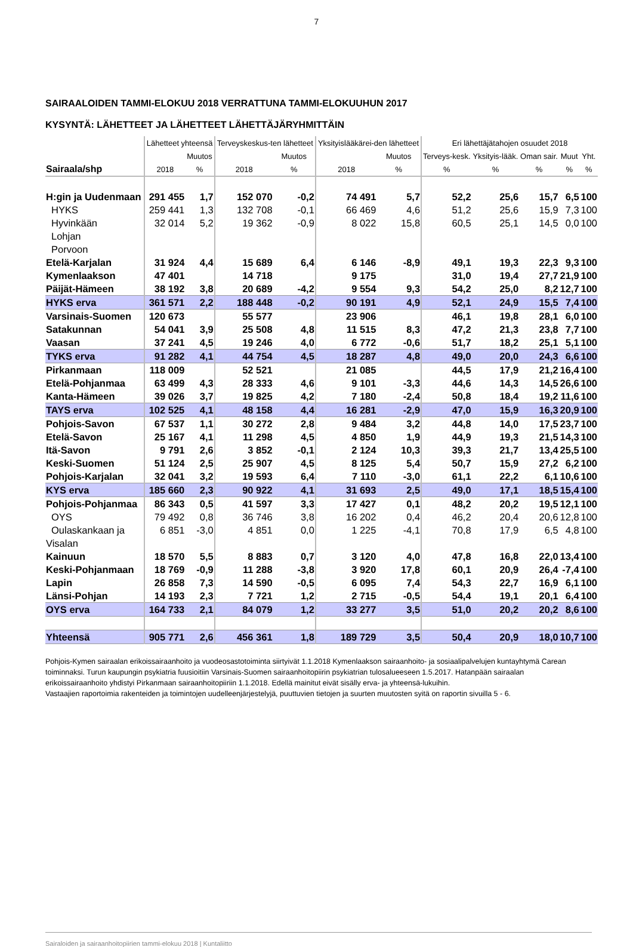7
SAIRAALOIDEN TAMMI-ELOKUU 2018 VERRATTUNA TAMMI-ELOKUUHUN 2017
KYSYNTÄ: LÄHETTEET JA LÄHETTEET LÄHETTÄJÄRYHMITTÄIN
| | Lähetteet yhteensä | | Terveyskeskus-ten lähetteet | | Yksityislääkärei-den lähetteet | | Eri lähettäjätahojen osuudet 2018 | | | | |
| --- | --- | --- | --- | --- | --- | --- | --- | --- | --- | --- | --- |
| | | Muutos | | Muutos | | Muutos | Terveys-kesk. | Yksityis-lääk. | Oman sair. | Muut | Yht. |
| Sairaala/shp | 2018 | % | 2018 | % | 2018 | % | % | % | % | % | % |
| H:gin ja Uudenmaan | 291 455 | 1,7 | 152 070 | -0,2 | 74 491 | 5,7 | 52,2 | 25,6 | 15,7 | 6,5 | 100 |
| HYKS | 259 441 | 1,3 | 132 708 | -0,1 | 66 469 | 4,6 | 51,2 | 25,6 | 15,9 | 7,3 | 100 |
| Hyvinkään | 32 014 | 5,2 | 19 362 | -0,9 | 8 022 | 15,8 | 60,5 | 25,1 | 14,5 | 0,0 | 100 |
| Lohjan | | | | | | | | | | | |
| Porvoon | | | | | | | | | | | |
| Etelä-Karjalan | 31 924 | 4,4 | 15 689 | 6,4 | 6 146 | -8,9 | 49,1 | 19,3 | 22,3 | 9,3 | 100 |
| Kymenlaakson | 47 401 | | 14 718 | | 9 175 | | 31,0 | 19,4 | 27,7 | 21,9 | 100 |
| Päijät-Hämeen | 38 192 | 3,8 | 20 689 | -4,2 | 9 554 | 9,3 | 54,2 | 25,0 | 8,2 | 12,7 | 100 |
| HYKS erva | 361 571 | 2,2 | 188 448 | -0,2 | 90 191 | 4,9 | 52,1 | 24,9 | 15,5 | 7,4 | 100 |
| Varsinais-Suomen | 120 673 | | 55 577 | | 23 906 | | 46,1 | 19,8 | 28,1 | 6,0 | 100 |
| Satakunnan | 54 041 | 3,9 | 25 508 | 4,8 | 11 515 | 8,3 | 47,2 | 21,3 | 23,8 | 7,7 | 100 |
| Vaasan | 37 241 | 4,5 | 19 246 | 4,0 | 6 772 | -0,6 | 51,7 | 18,2 | 25,1 | 5,1 | 100 |
| TYKS erva | 91 282 | 4,1 | 44 754 | 4,5 | 18 287 | 4,8 | 49,0 | 20,0 | 24,3 | 6,6 | 100 |
| Pirkanmaan | 118 009 | | 52 521 | | 21 085 | | 44,5 | 17,9 | 21,2 | 16,4 | 100 |
| Etelä-Pohjanmaa | 63 499 | 4,3 | 28 333 | 4,6 | 9 101 | -3,3 | 44,6 | 14,3 | 14,5 | 26,6 | 100 |
| Kanta-Hämeen | 39 026 | 3,7 | 19 825 | 4,2 | 7 180 | -2,4 | 50,8 | 18,4 | 19,2 | 11,6 | 100 |
| TAYS erva | 102 525 | 4,1 | 48 158 | 4,4 | 16 281 | -2,9 | 47,0 | 15,9 | 16,3 | 20,9 | 100 |
| Pohjois-Savon | 67 537 | 1,1 | 30 272 | 2,8 | 9 484 | 3,2 | 44,8 | 14,0 | 17,5 | 23,7 | 100 |
| Etelä-Savon | 25 167 | 4,1 | 11 298 | 4,5 | 4 850 | 1,9 | 44,9 | 19,3 | 21,5 | 14,3 | 100 |
| Itä-Savon | 9 791 | 2,6 | 3 852 | -0,1 | 2 124 | 10,3 | 39,3 | 21,7 | 13,4 | 25,5 | 100 |
| Keski-Suomen | 51 124 | 2,5 | 25 907 | 4,5 | 8 125 | 5,4 | 50,7 | 15,9 | 27,2 | 6,2 | 100 |
| Pohjois-Karjalan | 32 041 | 3,2 | 19 593 | 6,4 | 7 110 | -3,0 | 61,1 | 22,2 | 6,1 | 10,6 | 100 |
| KYS erva | 185 660 | 2,3 | 90 922 | 4,1 | 31 693 | 2,5 | 49,0 | 17,1 | 18,5 | 15,4 | 100 |
| Pohjois-Pohjanmaa | 86 343 | 0,5 | 41 597 | 3,3 | 17 427 | 0,1 | 48,2 | 20,2 | 19,5 | 12,1 | 100 |
| OYS | 79 492 | 0,8 | 36 746 | 3,8 | 16 202 | 0,4 | 46,2 | 20,4 | 20,6 | 12,8 | 100 |
| Oulaskankaan ja | 6 851 | -3,0 | 4 851 | 0,0 | 1 225 | -4,1 | 70,8 | 17,9 | 6,5 | 4,8 | 100 |
| Visalan | | | | | | | | | | | |
| Kainuun | 18 570 | 5,5 | 8 883 | 0,7 | 3 120 | 4,0 | 47,8 | 16,8 | 22,0 | 13,4 | 100 |
| Keski-Pohjanmaan | 18 769 | -0,9 | 11 288 | -3,8 | 3 920 | 17,8 | 60,1 | 20,9 | 26,4 | -7,4 | 100 |
| Lapin | 26 858 | 7,3 | 14 590 | -0,5 | 6 095 | 7,4 | 54,3 | 22,7 | 16,9 | 6,1 | 100 |
| Länsi-Pohjan | 14 193 | 2,3 | 7 721 | 1,2 | 2 715 | -0,5 | 54,4 | 19,1 | 20,1 | 6,4 | 100 |
| OYS erva | 164 733 | 2,1 | 84 079 | 1,2 | 33 277 | 3,5 | 51,0 | 20,2 | 20,2 | 8,6 | 100 |
| Yhteensä | 905 771 | 2,6 | 456 361 | 1,8 | 189 729 | 3,5 | 50,4 | 20,9 | 18,0 | 10,7 | 100 |
Pohjois-Kymen sairaalan erikoissairaanhoito ja vuodeosastotoiminta siirtyivät 1.1.2018 Kymenlaakson sairaanhoito- ja sosiaalipalvelujen kuntayhtymä Carean toiminnaksi. Turun kaupungin psykiatria fuusioitiin Varsinais-Suomen sairaanhoitopiirin psykiatrian tulosalueeseen 1.5.2017. Hatanpään sairaalan erikoissairaanhoito yhdistyi Pirkanmaan sairaanhoitopiiriin 1.1.2018. Edellä mainitut eivät sisälly erva- ja yhteensä-lukuihin.
Vastaajien raportoimia rakenteiden ja toimintojen uudelleenjärjestelyjä, puuttuvien tietojen ja suurten muutosten syitä on raportin sivuilla 5 - 6.
Sairaloiden ja sairaanhoitopiirien tammi-elokuu 2018 | Kuntaliitto